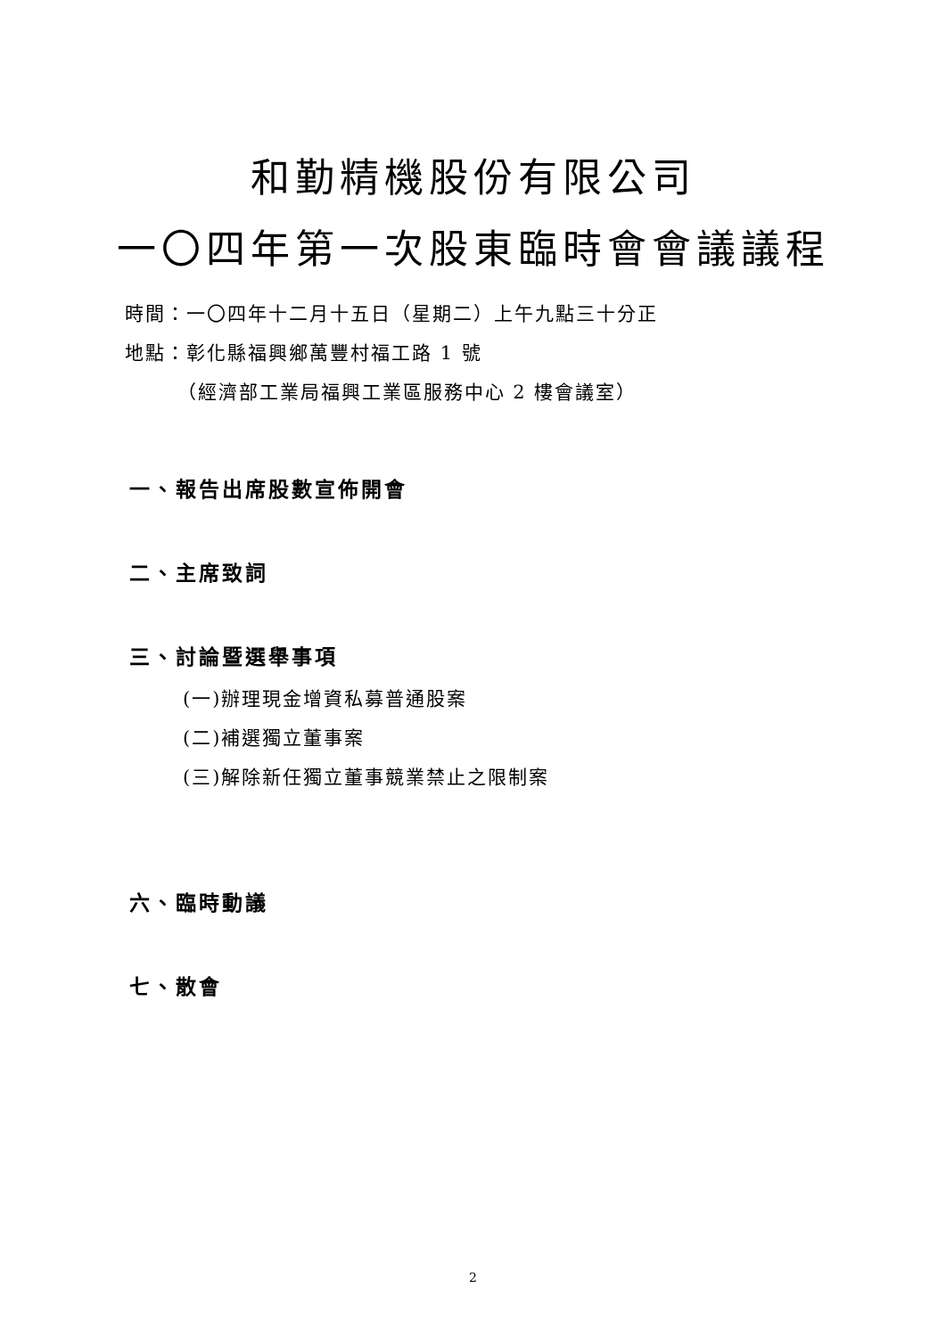和勤精機股份有限公司
一〇四年第一次股東臨時會會議議程
時間：一〇四年十二月十五日（星期二）上午九點三十分正
地點：彰化縣福興鄉萬豐村福工路 1 號
   （經濟部工業局福興工業區服務中心 2 樓會議室）
一、報告出席股數宣佈開會
二、主席致詞
三、討論暨選舉事項
(一)辦理現金增資私募普通股案
(二)補選獨立董事案
(三)解除新任獨立董事競業禁止之限制案
六、臨時動議
七、散會
2